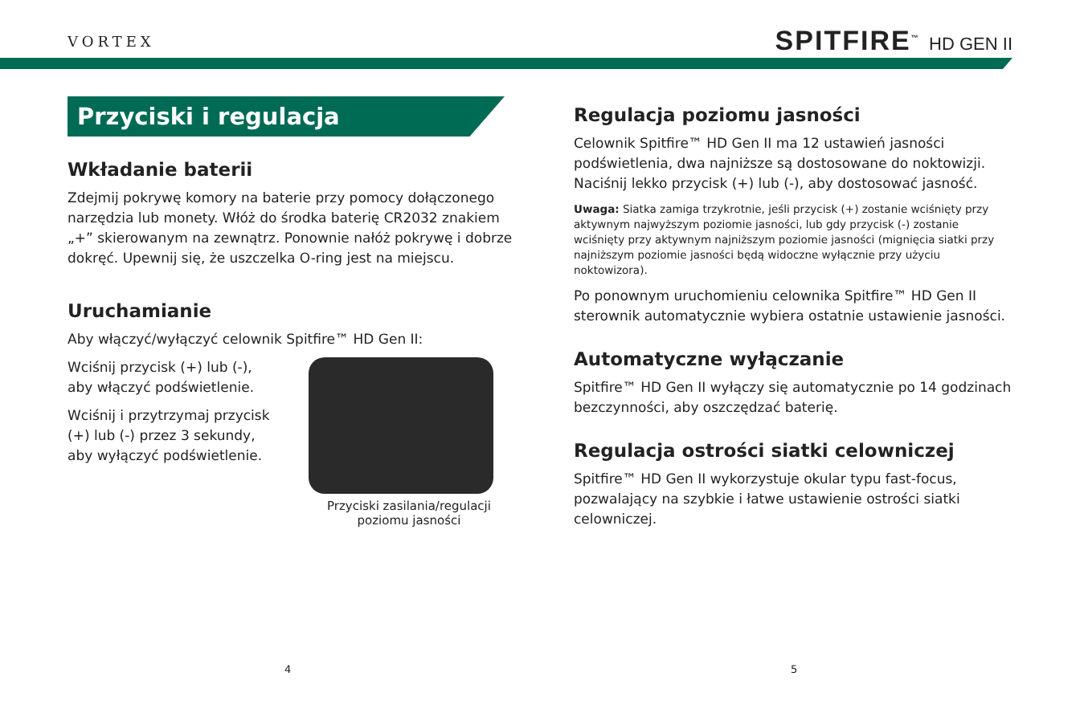VORTEX
SPITFIRE<sup>™</sup> HD GEN II
Przyciski i regulacja
Wkładanie baterii
Zdejmij pokrywę komory na baterie przy pomocy dołączonego narzędzia lub monety. Włóż do środka baterię CR2032 znakiem „+” skierowanym na zewnątrz. Ponownie nałóż pokrywę i dobrze dokręć. Upewnij się, że uszczelka O-ring jest na miejscu.
Uruchamianie
Aby włączyć/wyłączyć celownik Spitfire™ HD Gen II:
Wciśnij przycisk (+) lub (-), aby włączyć podświetlenie.
Wciśnij i przytrzymaj przycisk (+) lub (-) przez 3 sekundy, aby wyłączyć podświetlenie.
Przyciski zasilania/regulacji poziomu jasności
Regulacja poziomu jasności
Celownik Spitfire™ HD Gen II ma 12 ustawień jasności podświetlenia, dwa najniższe są dostosowane do noktowizji. Naciśnij lekko przycisk (+) lub (-), aby dostosować jasność.
Uwaga: Siatka zamiga trzykrotnie, jeśli przycisk (+) zostanie wciśnięty przy aktywnym najwyższym poziomie jasności, lub gdy przycisk (-) zostanie wciśnięty przy aktywnym najniższym poziomie jasności (mignięcia siatki przy najniższym poziomie jasności będą widoczne wyłącznie przy użyciu noktowizora).
Po ponownym uruchomieniu celownika Spitfire™ HD Gen II sterownik automatycznie wybiera ostatnie ustawienie jasności.
Automatyczne wyłączanie
Spitfire™ HD Gen II wyłączy się automatycznie po 14 godzinach bezczynności, aby oszczędzać baterię.
Regulacja ostrości siatki celowniczej
Spitfire™ HD Gen II wykorzystuje okular typu fast-focus, pozwalający na szybkie i łatwe ustawienie ostrości siatki celowniczej.
4 5